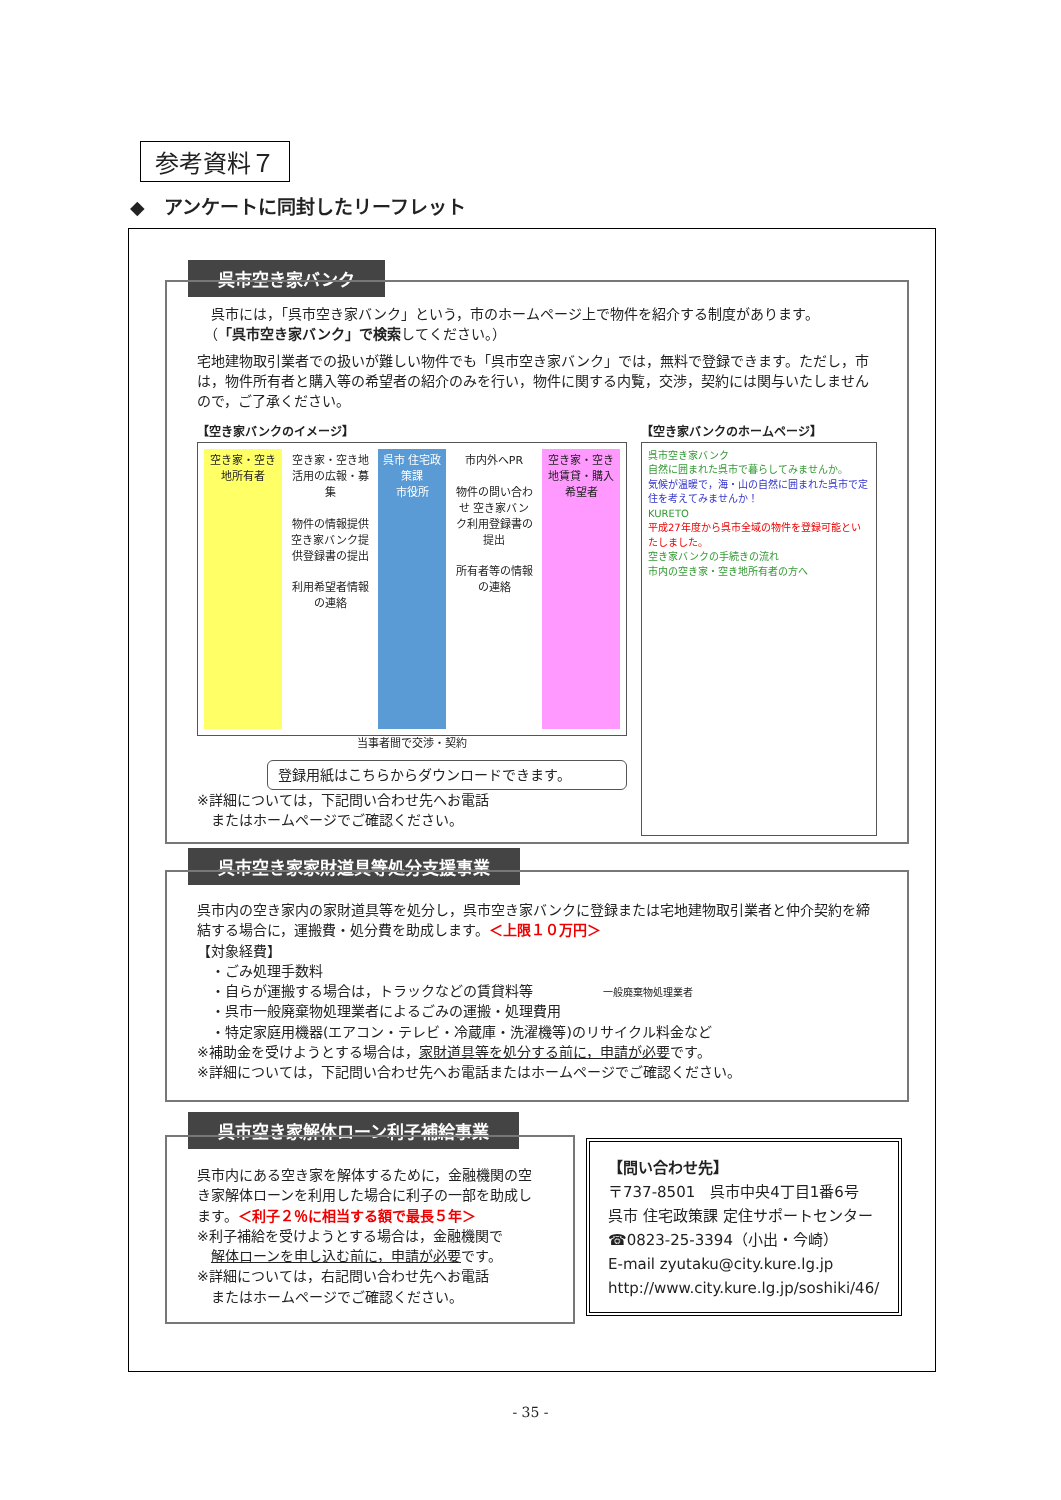参考資料７
◆　アンケートに同封したリーフレット
呉市空き家バンク
　呉市には，「呉市空き家バンク」という，市のホームページ上で物件を紹介する制度があります。
　（「呉市空き家バンク」で検索してください。）
宅地建物取引業者での扱いが難しい物件でも「呉市空き家バンク」では，無料で登録できます。ただし，市は，物件所有者と購入等の希望者の紹介のみを行い，物件に関する内覧，交渉，契約には関与いたしませんので，ご了承ください。
【空き家バンクのイメージ】
空き家・空き地所有者
空き家・空き地活用の広報・募集
物件の情報提供 空き家バンク提供登録書の提出
利用希望者情報の連絡
呉市 住宅政策課
市役所
市内外へPR
物件の問い合わせ 空き家バンク利用登録書の提出
所有者等の情報の連絡
空き家・空き地賃貸・購入希望者
当事者間で交渉・契約
登録用紙はこちらからダウンロードできます。
※詳細については，下記問い合わせ先へお電話
　またはホームページでご確認ください。
【空き家バンクのホームページ】
呉市空き家バンク
自然に囲まれた呉市で暮らしてみませんか。
気候が温暖で，海・山の自然に囲まれた呉市で定住を考えてみませんか！
KURETO
平成27年度から呉市全域の物件を登録可能といたしました。
空き家バンクの手続きの流れ
市内の空き家・空き地所有者の方へ
呉市空き家家財道具等処分支援事業
呉市内の空き家内の家財道具等を処分し，呉市空き家バンクに登録または宅地建物取引業者と仲介契約を締結する場合に，運搬費・処分費を助成します。＜上限１０万円＞
【対象経費】
　・ごみ処理手数料
　・自らが運搬する場合は，トラックなどの賃貸料等　　　　　一般廃棄物処理業者
　・呉市一般廃棄物処理業者によるごみの運搬・処理費用
　・特定家庭用機器(エアコン・テレビ・冷蔵庫・洗濯機等)のリサイクル料金など
※補助金を受けようとする場合は，家財道具等を処分する前に，申請が必要です。
※詳細については，下記問い合わせ先へお電話またはホームページでご確認ください。
呉市空き家解体ローン利子補給事業
呉市内にある空き家を解体するために，金融機関の空き家解体ローンを利用した場合に利子の一部を助成します。＜利子２％に相当する額で最長５年＞
※利子補給を受けようとする場合は，金融機関で
　解体ローンを申し込む前に，申請が必要です。
※詳細については，右記問い合わせ先へお電話
　またはホームページでご確認ください。
【問い合わせ先】
〒737-8501　呉市中央4丁目1番6号
呉市 住宅政策課 定住サポートセンター
☎0823-25-3394（小出・今崎）
E-mail zyutaku@city.kure.lg.jp
http://www.city.kure.lg.jp/soshiki/46/
- 35 -